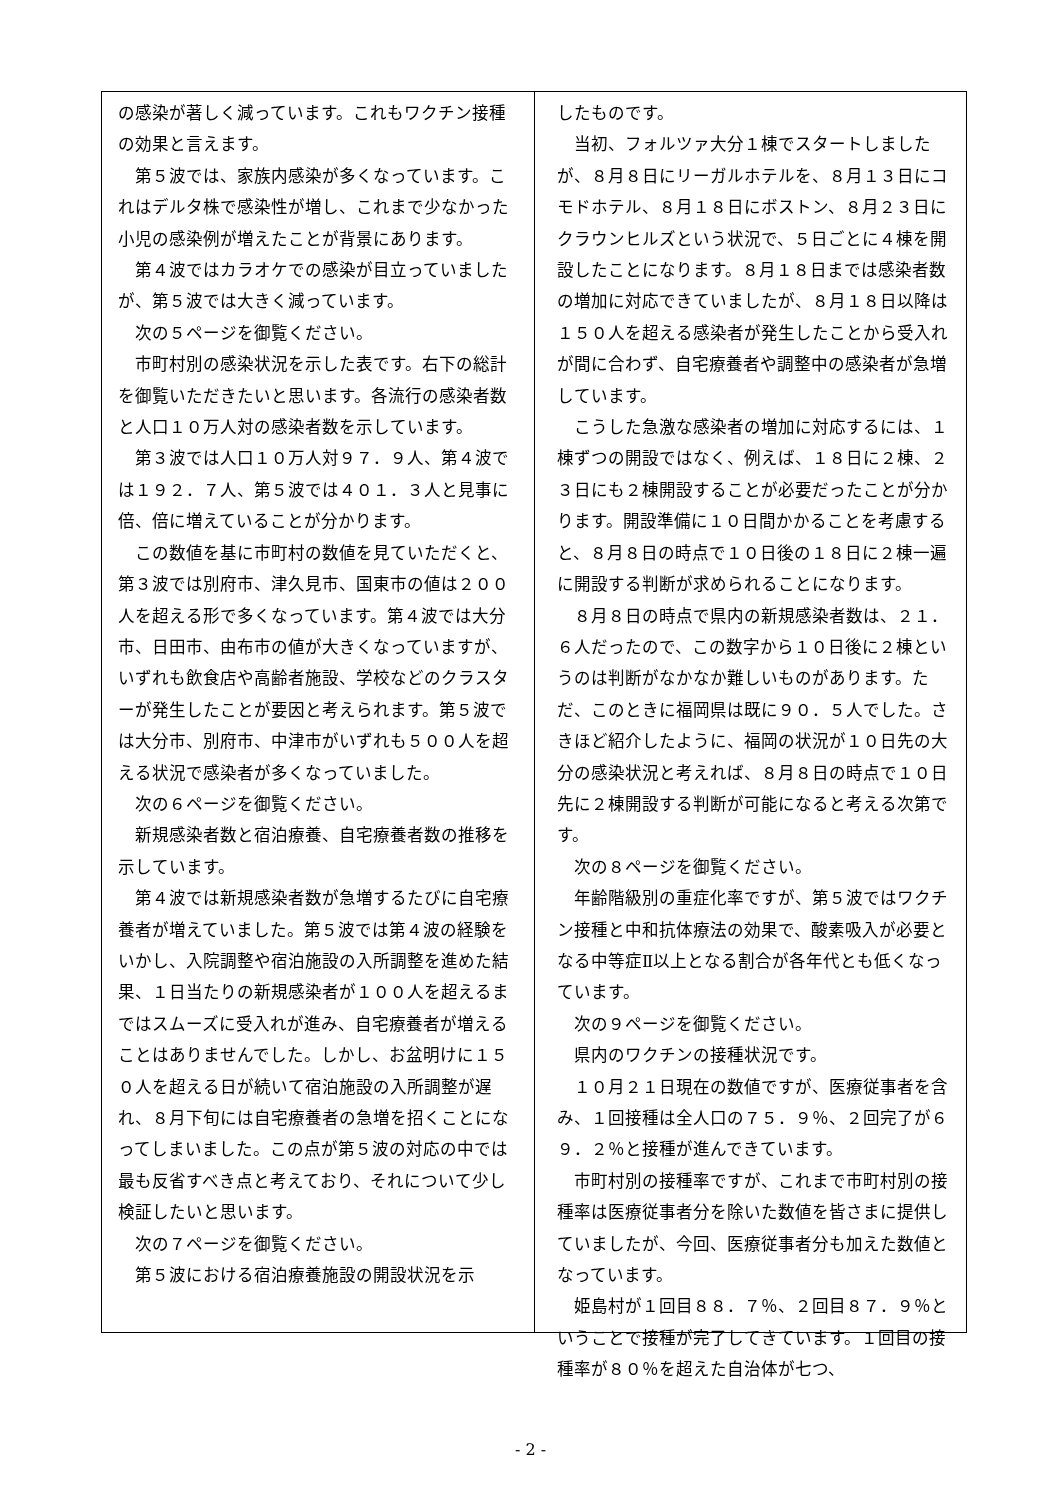の感染が著しく減っています。これもワクチン接種の効果と言えます。
　第５波では、家族内感染が多くなっています。これはデルタ株で感染性が増し、これまで少なかった小児の感染例が増えたことが背景にあります。
　第４波ではカラオケでの感染が目立っていましたが、第５波では大きく減っています。
　次の５ページを御覧ください。
　市町村別の感染状況を示した表です。右下の総計を御覧いただきたいと思います。各流行の感染者数と人口１０万人対の感染者数を示しています。
　第３波では人口１０万人対９７．９人、第４波では１９２．７人、第５波では４０１．３人と見事に倍、倍に増えていることが分かります。
　この数値を基に市町村の数値を見ていただくと、第３波では別府市、津久見市、国東市の値は２００人を超える形で多くなっています。第４波では大分市、日田市、由布市の値が大きくなっていますが、いずれも飲食店や高齢者施設、学校などのクラスターが発生したことが要因と考えられます。第５波では大分市、別府市、中津市がいずれも５００人を超える状況で感染者が多くなっていました。
　次の６ページを御覧ください。
　新規感染者数と宿泊療養、自宅療養者数の推移を示しています。
　第４波では新規感染者数が急増するたびに自宅療養者が増えていました。第５波では第４波の経験をいかし、入院調整や宿泊施設の入所調整を進めた結果、１日当たりの新規感染者が１００人を超えるまではスムーズに受入れが進み、自宅療養者が増えることはありませんでした。しかし、お盆明けに１５０人を超える日が続いて宿泊施設の入所調整が遅れ、８月下旬には自宅療養者の急増を招くことになってしまいました。この点が第５波の対応の中では最も反省すべき点と考えており、それについて少し検証したいと思います。
　次の７ページを御覧ください。
　第５波における宿泊療養施設の開設状況を示
したものです。
　当初、フォルツァ大分１棟でスタートしましたが、８月８日にリーガルホテルを、８月１３日にコモドホテル、８月１８日にボストン、８月２３日にクラウンヒルズという状況で、５日ごとに４棟を開設したことになります。８月１８日までは感染者数の増加に対応できていましたが、８月１８日以降は１５０人を超える感染者が発生したことから受入れが間に合わず、自宅療養者や調整中の感染者が急増しています。
　こうした急激な感染者の増加に対応するには、１棟ずつの開設ではなく、例えば、１８日に２棟、２３日にも２棟開設することが必要だったことが分かります。開設準備に１０日間かかることを考慮すると、８月８日の時点で１０日後の１８日に２棟一遍に開設する判断が求められることになります。
　８月８日の時点で県内の新規感染者数は、２１．６人だったので、この数字から１０日後に２棟というのは判断がなかなか難しいものがあります。ただ、このときに福岡県は既に９０．５人でした。さきほど紹介したように、福岡の状況が１０日先の大分の感染状況と考えれば、８月８日の時点で１０日先に２棟開設する判断が可能になると考える次第です。
　次の８ページを御覧ください。
　年齢階級別の重症化率ですが、第５波ではワクチン接種と中和抗体療法の効果で、酸素吸入が必要となる中等症Ⅱ以上となる割合が各年代とも低くなっています。
　次の９ページを御覧ください。
　県内のワクチンの接種状況です。
　１０月２１日現在の数値ですが、医療従事者を含み、１回接種は全人口の７５．９％、２回完了が６９．２％と接種が進んできています。
　市町村別の接種率ですが、これまで市町村別の接種率は医療従事者分を除いた数値を皆さまに提供していましたが、今回、医療従事者分も加えた数値となっています。
　姫島村が１回目８８．７％、２回目８７．９％ということで接種が完了してきています。１回目の接種率が８０％を超えた自治体が七つ、
- 2 -